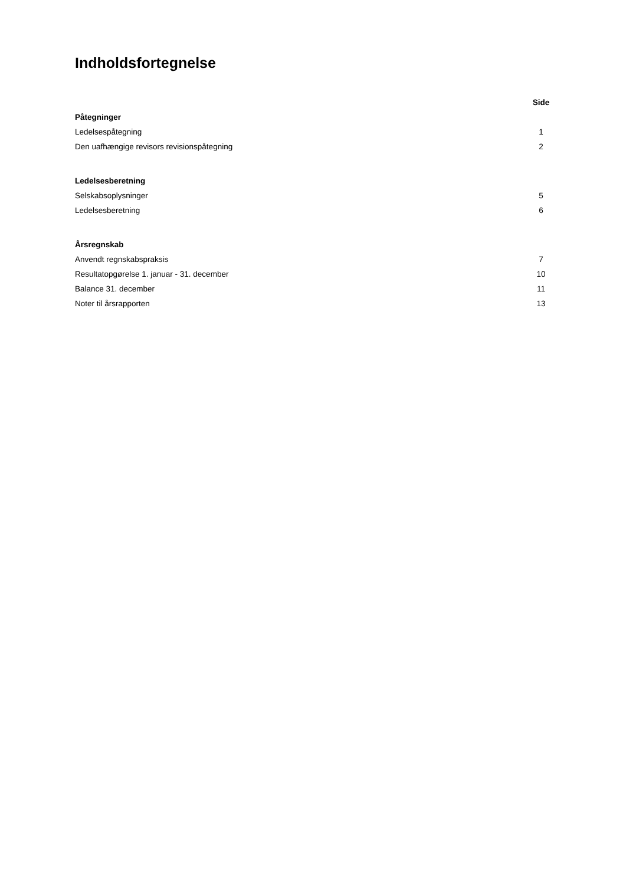Indholdsfortegnelse
| | Side |
| --- | --- |
| Påtegninger | |
| Ledelsespåtegning | 1 |
| Den uafhængige revisors revisionspåtegning | 2 |
| Ledelsesberetning | |
| Selskabsoplysninger | 5 |
| Ledelsesberetning | 6 |
| Årsregnskab | |
| Anvendt regnskabspraksis | 7 |
| Resultatopgørelse 1. januar - 31. december | 10 |
| Balance 31. december | 11 |
| Noter til årsrapporten | 13 |